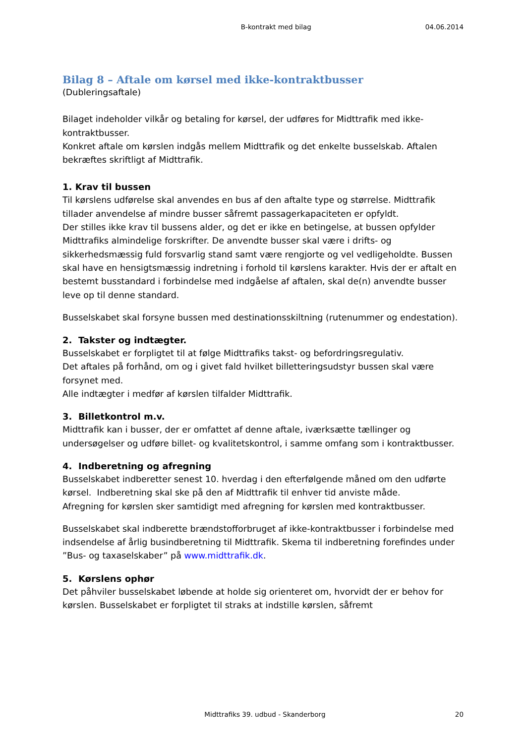B-kontrakt med bilag 04.06.2014
Bilag 8 – Aftale om kørsel med ikke-kontraktbusser
(Dubleringsaftale)
Bilaget indeholder vilkår og betaling for kørsel, der udføres for Midttrafik med ikke-kontraktbusser.
Konkret aftale om kørslen indgås mellem Midttrafik og det enkelte busselskab. Aftalen bekræftes skriftligt af Midttrafik.
1. Krav til bussen
Til kørslens udførelse skal anvendes en bus af den aftalte type og størrelse. Midt­trafik tillader anvendelse af mindre busser såfremt passagerkapaciteten er op­fyldt.
Der stilles ikke krav til bussens alder, og det er ikke en betingelse, at bussen op­fylder Midttrafiks almindelige forskrifter. De anvendte busser skal være i drifts- og sikkerhedsmæssig fuld forsvarlig stand samt være rengjorte og vel vedli­geholdte. Bussen skal have en hensigtsmæssig indretning i forhold til kørslens karakter. Hvis der er aftalt en bestemt busstandard i forbindelse med indgåelse af aftalen, skal de(n) anvendte busser leve op til denne standard.
Busselskabet skal forsyne bussen med destinationsskiltning (rutenummer og en­destation).
2. Takster og indtægter.
Busselskabet er forpligtet til at følge Midttrafiks takst- og befordringsregulativ.
Det aftales på forhånd, om og i givet fald hvilket billetteringsudstyr bussen skal være forsynet med.
Alle indtægter i medfør af kørslen tilfalder Midttrafik.
3. Billetkontrol m.v.
Midttrafik kan i busser, der er omfattet af denne aftale, iværksætte tællinger og undersøgelser og udføre billet- og kvalitetskontrol, i samme omfang som i kon­traktbusser.
4. Indberetning og afregning
Busselskabet indberetter senest 10. hverdag i den efterfølgende måned om den udførte kørsel. Indberetning skal ske på den af Midttrafik til enhver tid anviste måde.
Afregning for kørslen sker samtidigt med afregning for kørslen med kontraktbus­ser.
Busselskabet skal indberette brændstofforbruget af ikke-kontraktbusser i forbin­delse med indsendelse af årlig busindberetning til Midttrafik. Skema til indberet­ning forefindes under ”Bus- og taxaselskaber” på www.midttrafik.dk.
5. Kørslens ophør
Det påhviler busselskabet løbende at holde sig orienteret om, hvorvidt der er be­hov for kørslen. Busselskabet er forpligtet til straks at indstille kørslen, såfremt
Midttrafiks 39. udbud - Skanderborg
20